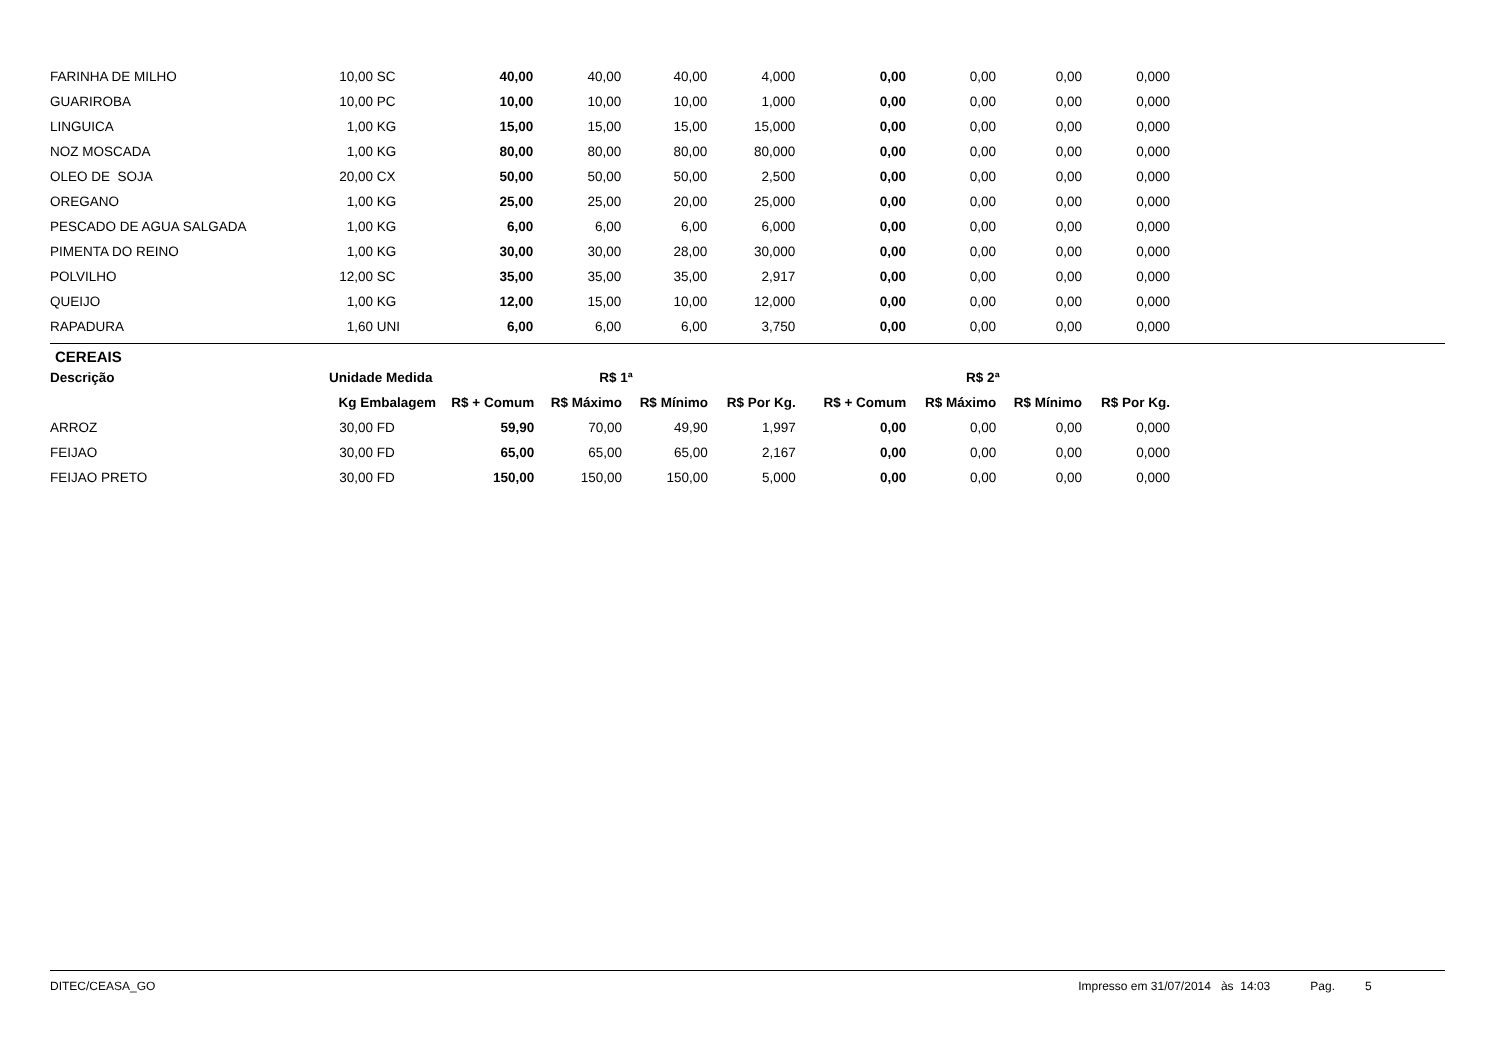| FARINHA DE MILHO | 10,00 | SC | 40,00 | 40,00 | 40,00 | 4,000 | 0,00 | 0,00 | 0,00 | 0,000 |
| GUARIROBA | 10,00 | PC | 10,00 | 10,00 | 10,00 | 1,000 | 0,00 | 0,00 | 0,00 | 0,000 |
| LINGUICA | 1,00 | KG | 15,00 | 15,00 | 15,00 | 15,000 | 0,00 | 0,00 | 0,00 | 0,000 |
| NOZ MOSCADA | 1,00 | KG | 80,00 | 80,00 | 80,00 | 80,000 | 0,00 | 0,00 | 0,00 | 0,000 |
| OLEO DE SOJA | 20,00 | CX | 50,00 | 50,00 | 50,00 | 2,500 | 0,00 | 0,00 | 0,00 | 0,000 |
| OREGANO | 1,00 | KG | 25,00 | 25,00 | 20,00 | 25,000 | 0,00 | 0,00 | 0,00 | 0,000 |
| PESCADO DE AGUA SALGADA | 1,00 | KG | 6,00 | 6,00 | 6,00 | 6,000 | 0,00 | 0,00 | 0,00 | 0,000 |
| PIMENTA DO REINO | 1,00 | KG | 30,00 | 30,00 | 28,00 | 30,000 | 0,00 | 0,00 | 0,00 | 0,000 |
| POLVILHO | 12,00 | SC | 35,00 | 35,00 | 35,00 | 2,917 | 0,00 | 0,00 | 0,00 | 0,000 |
| QUEIJO | 1,00 | KG | 12,00 | 15,00 | 10,00 | 12,000 | 0,00 | 0,00 | 0,00 | 0,000 |
| RAPADURA | 1,60 | UNI | 6,00 | 6,00 | 6,00 | 3,750 | 0,00 | 0,00 | 0,00 | 0,000 |
CEREAIS
| Descrição | Unidade Medida | | R$ 1ª | | | | R$ 2ª | | | |
| --- | --- | --- | --- | --- | --- | --- | --- | --- | --- | --- |
| | Kg Embalagem | | R$ + Comum | R$ Máximo | R$ Mínimo | R$ Por Kg. | R$ + Comum | R$ Máximo | R$ Mínimo | R$ Por Kg. |
| ARROZ | 30,00 | FD | 59,90 | 70,00 | 49,90 | 1,997 | 0,00 | 0,00 | 0,00 | 0,000 |
| FEIJAO | 30,00 | FD | 65,00 | 65,00 | 65,00 | 2,167 | 0,00 | 0,00 | 0,00 | 0,000 |
| FEIJAO PRETO | 30,00 | FD | 150,00 | 150,00 | 150,00 | 5,000 | 0,00 | 0,00 | 0,00 | 0,000 |
DITEC/CEASA_GO Impresso em 31/07/2014 às 14:03 Pag. 5